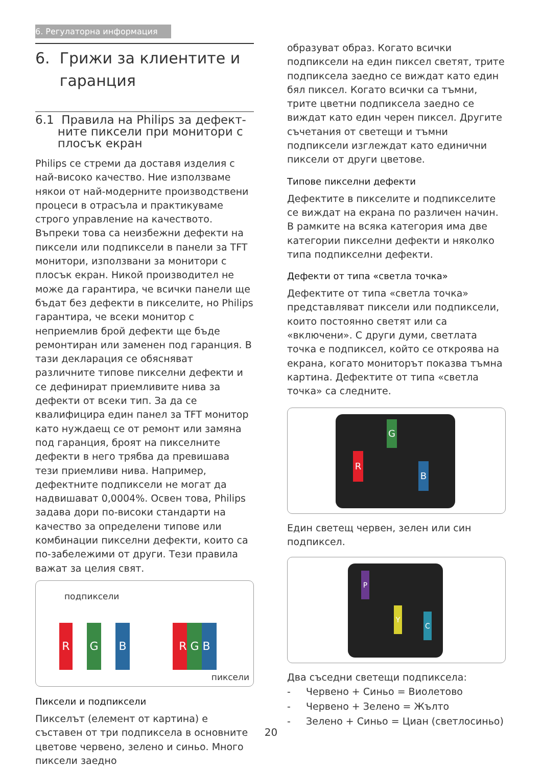6. Регулаторна информация
6. Грижи за клиентите и
гаранция
6.1 Правила на Philips за дефект-
ните пиксели при монитори с
плосък екран
Philips се стреми да доставя изделия с най-високо качество. Ние използваме някои от най-модерните производствени процеси в отрасъла и практикуваме строго управление на качеството. Въпреки това са неизбежни дефекти на пиксели или подпиксели в панели за TFT монитори, използвани за монитори с плосък екран. Никой производител не може да гарантира, че всички панели ще бъдат без дефекти в пикселите, но Philips гарантира, че всеки монитор с неприемлив брой дефекти ще бъде ремонтиран или заменен под гаранция. В тази декларация се обясняват различните типове пикселни дефекти и се дефинират приемливите нива за дефекти от всеки тип. За да се квалифицира един панел за TFT монитор като нуждаещ се от ремонт или замяна под гаранция, броят на пикселните дефекти в него трябва да превишава тези приемливи нива. Например, дефектните подпиксели не могат да надвишават 0,0004%. Освен това, Philips задава дори по-високи стандарти на качество за определени типове или комбинации пикселни дефекти, които са по-забележими от други. Тези правила важат за целия свят.
подпиксели
R G B R G B
пиксели
Пиксели и подпиксели
Пикселът (елемент от картина) е съставен от три подпиксела в основните цветове червено, зелено и синьо. Много пиксели заедно
образуват образ. Когато всички подпиксели на един пиксел светят, трите подпиксела заедно се виждат като един бял пиксел. Когато всички са тъмни, трите цветни подпиксела заедно се виждат като един черен пиксел. Другите съчетания от светещи и тъмни подпиксели изглеждат като единични пиксели от други цветове.
Типове пикселни дефекти
Дефектите в пикселите и подпикселите се виждат на екрана по различен начин. В рамките на всяка категория има две категории пикселни дефекти и няколко типа подпикселни дефекти.
Дефекти от типа «светла точка»
Дефектите от типа «светла точка» представляват пиксели или подпиксели, които постоянно светят или са «включени». С други думи, светлата точка е подпиксел, който се откроява на екрана, когато мониторът показва тъмна картина. Дефектите от типа «светла точка» са следните.
G
R
B
Един светещ червен, зелен или син подпиксел.
P
Y
C
Два съседни светещи подпиксела:
- Червено + Синьо = Виолетово
- Червено + Зелено = Жълто
- Зелено + Синьо = Циан (светлосиньо)
20